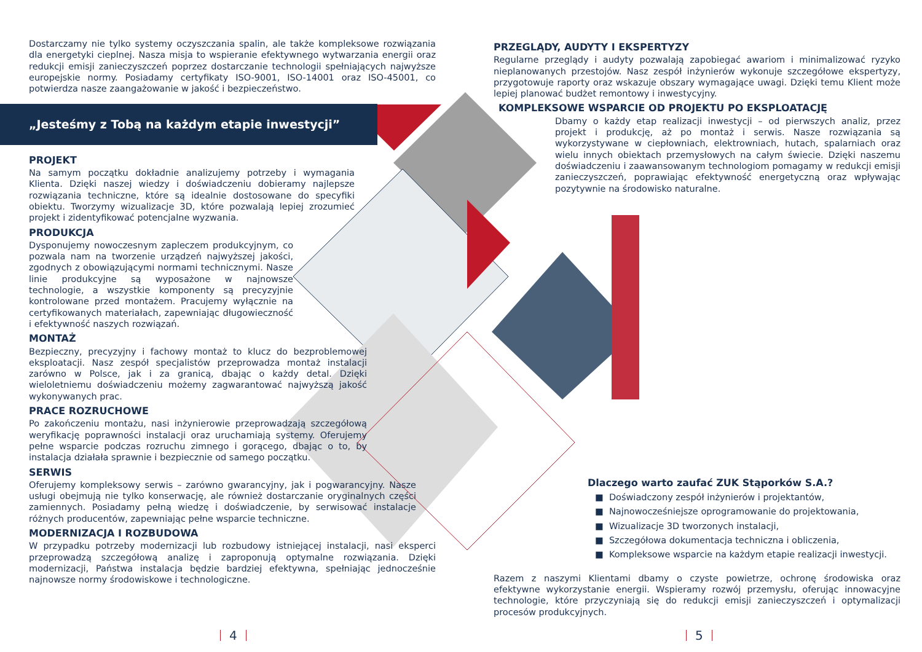Dostarczamy nie tylko systemy oczyszczania spalin, ale także kompleksowe rozwiązania dla energetyki cieplnej. Nasza misja to wspieranie efektywnego wytwarzania energii oraz redukcji emisji zanieczyszczeń poprzez dostarczanie technologii spełniających najwyższe europejskie normy. Posiadamy certyfikaty ISO-9001, ISO-14001 oraz ISO-45001, co potwierdza nasze zaangażowanie w jakość i bezpieczeństwo.
„Jesteśmy z Tobą na każdym etapie inwestycji”
PROJEKT
Na samym początku dokładnie analizujemy potrzeby i wymagania Klienta. Dzięki naszej wiedzy i doświadczeniu dobieramy najlepsze rozwiązania techniczne, które są idealnie dostosowane do specyfiki obiektu. Tworzymy wizualizacje 3D, które pozwalają lepiej zrozumieć projekt i zidentyfikować potencjalne wyzwania.
PRODUKCJA
Dysponujemy nowoczesnym zapleczem produkcyjnym, co pozwala nam na tworzenie urządzeń najwyższej jakości, zgodnych z obowiązującymi normami technicznymi. Nasze linie produkcyjne są wyposażone w najnowsze technologie, a wszystkie komponenty są precyzyjnie kontrolowane przed montażem. Pracujemy wyłącznie na certyfikowanych materiałach, zapewniając długowieczność i efektywność naszych rozwiązań.
MONTAŻ
Bezpieczny, precyzyjny i fachowy montaż to klucz do bezproblemowej eksploatacji. Nasz zespół specjalistów przeprowadza montaż instalacji zarówno w Polsce, jak i za granicą, dbając o każdy detal. Dzięki wieloletniemu doświadczeniu możemy zagwarantować najwyższą jakość wykonywanych prac.
PRACE ROZRUCHOWE
Po zakończeniu montażu, nasi inżynierowie przeprowadzają szczegółową weryfikację poprawności instalacji oraz uruchamiają systemy. Oferujemy pełne wsparcie podczas rozruchu zimnego i gorącego, dbając o to, by instalacja działała sprawnie i bezpiecznie od samego początku.
SERWIS
Oferujemy kompleksowy serwis – zarówno gwarancyjny, jak i pogwarancyjny. Nasze usługi obejmują nie tylko konserwację, ale również dostarczanie oryginalnych części zamiennych. Posiadamy pełną wiedzę i doświadczenie, by serwisować instalacje różnych producentów, zapewniając pełne wsparcie techniczne.
MODERNIZACJA I ROZBUDOWA
W przypadku potrzeby modernizacji lub rozbudowy istniejącej instalacji, nasi eksperci przeprowadzą szczegółową analizę i zaproponują optymalne rozwiązania. Dzięki modernizacji, Państwa instalacja będzie bardziej efektywna, spełniając jednocześnie najnowsze normy środowiskowe i technologiczne.
PRZEGLĄDY, AUDYTY I EKSPERTYZY
Regularne przeglądy i audyty pozwalają zapobiegać awariom i minimalizować ryzyko nieplanowanych przestojów. Nasz zespół inżynierów wykonuje szczegółowe ekspertyzy, przygotowuje raporty oraz wskazuje obszary wymagające uwagi. Dzięki temu Klient może lepiej planować budżet remontowy i inwestycyjny.
KOMPLEKSOWE WSPARCIE OD PROJEKTU PO EKSPLOATACJĘ
Dbamy o każdy etap realizacji inwestycji – od pierwszych analiz, przez projekt i produkcję, aż po montaż i serwis. Nasze rozwiązania są wykorzystywane w ciepłowniach, elektrowniach, hutach, spalarniach oraz wielu innych obiektach przemysłowych na całym świecie. Dzięki naszemu doświadczeniu i zaawansowanym technologiom pomagamy w redukcji emisji zanieczyszczeń, poprawiając efektywność energetyczną oraz wpływając pozytywnie na środowisko naturalne.
Dlaczego warto zaufać ZUK Stąporków S.A.?
■ Doświadczony zespół inżynierów i projektantów,
■ Najnowocześniejsze oprogramowanie do projektowania,
■ Wizualizacje 3D tworzonych instalacji,
■ Szczegółowa dokumentacja techniczna i obliczenia,
■ Kompleksowe wsparcie na każdym etapie realizacji inwestycji.
Razem z naszymi Klientami dbamy o czyste powietrze, ochronę środowiska oraz efektywne wykorzystanie energii. Wspieramy rozwój przemysłu, oferując innowacyjne technologie, które przyczyniają się do redukcji emisji zanieczyszczeń i optymalizacji procesów produkcyjnych.
4 5